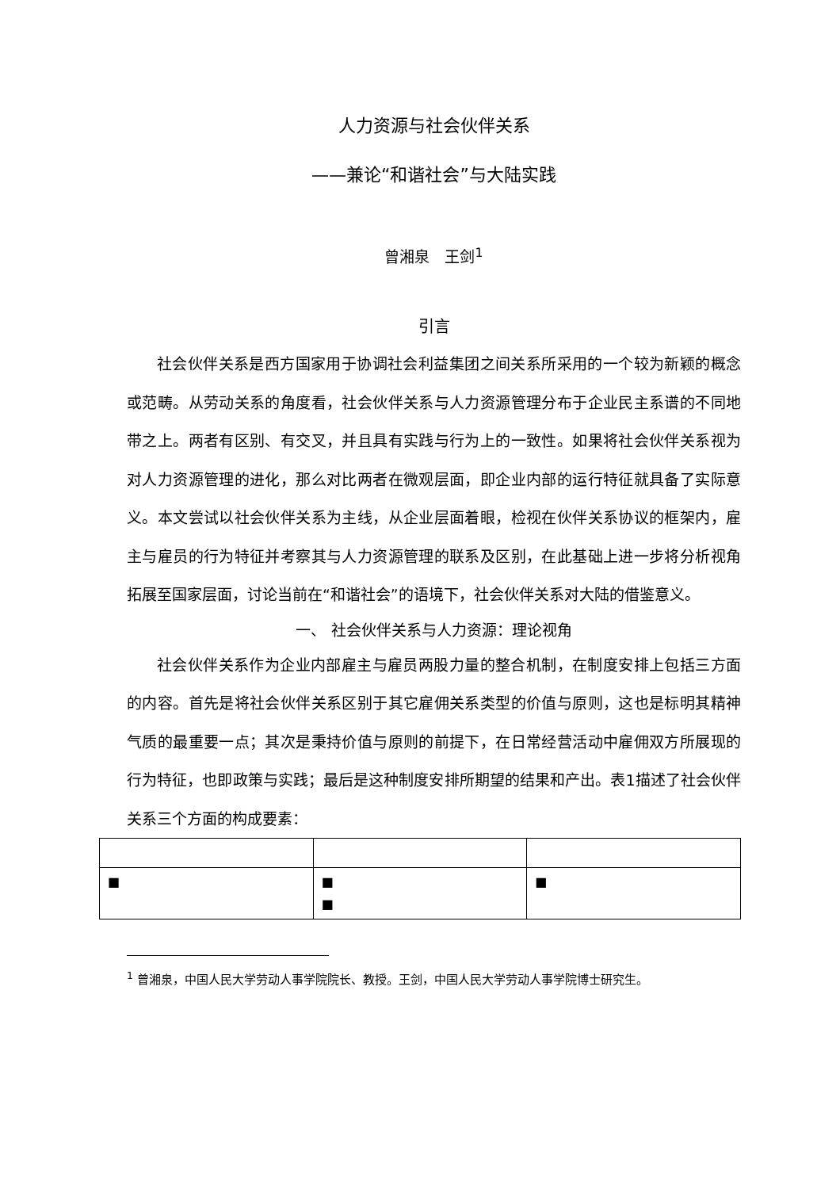人力资源与社会伙伴关系
——兼论“和谐社会”与大陆实践
曾湘泉　王剑<sup>1</sup>
引言
社会伙伴关系是西方国家用于协调社会利益集团之间关系所采用的一个较为新颖的概念或范畴。从劳动关系的角度看，社会伙伴关系与人力资源管理分布于企业民主系谱的不同地带之上。两者有区别、有交叉，并且具有实践与行为上的一致性。如果将社会伙伴关系视为对人力资源管理的进化，那么对比两者在微观层面，即企业内部的运行特征就具备了实际意义。本文尝试以社会伙伴关系为主线，从企业层面着眼，检视在伙伴关系协议的框架内，雇主与雇员的行为特征并考察其与人力资源管理的联系及区别，在此基础上进一步将分析视角拓展至国家层面，讨论当前在“和谐社会”的语境下，社会伙伴关系对大陆的借鉴意义。
一、 社会伙伴关系与人力资源：理论视角
社会伙伴关系作为企业内部雇主与雇员两股力量的整合机制，在制度安排上包括三方面的内容。首先是将社会伙伴关系区别于其它雇佣关系类型的价值与原则，这也是标明其精神气质的最重要一点；其次是秉持价值与原则的前提下，在日常经营活动中雇佣双方所展现的行为特征，也即政策与实践；最后是这种制度安排所期望的结果和产出。表1描述了社会伙伴关系三个方面的构成要素：
| ■ | ■ ■ | ■ |
<sup>1</sup> 曾湘泉，中国人民大学劳动人事学院院长、教授。王剑，中国人民大学劳动人事学院博士研究生。